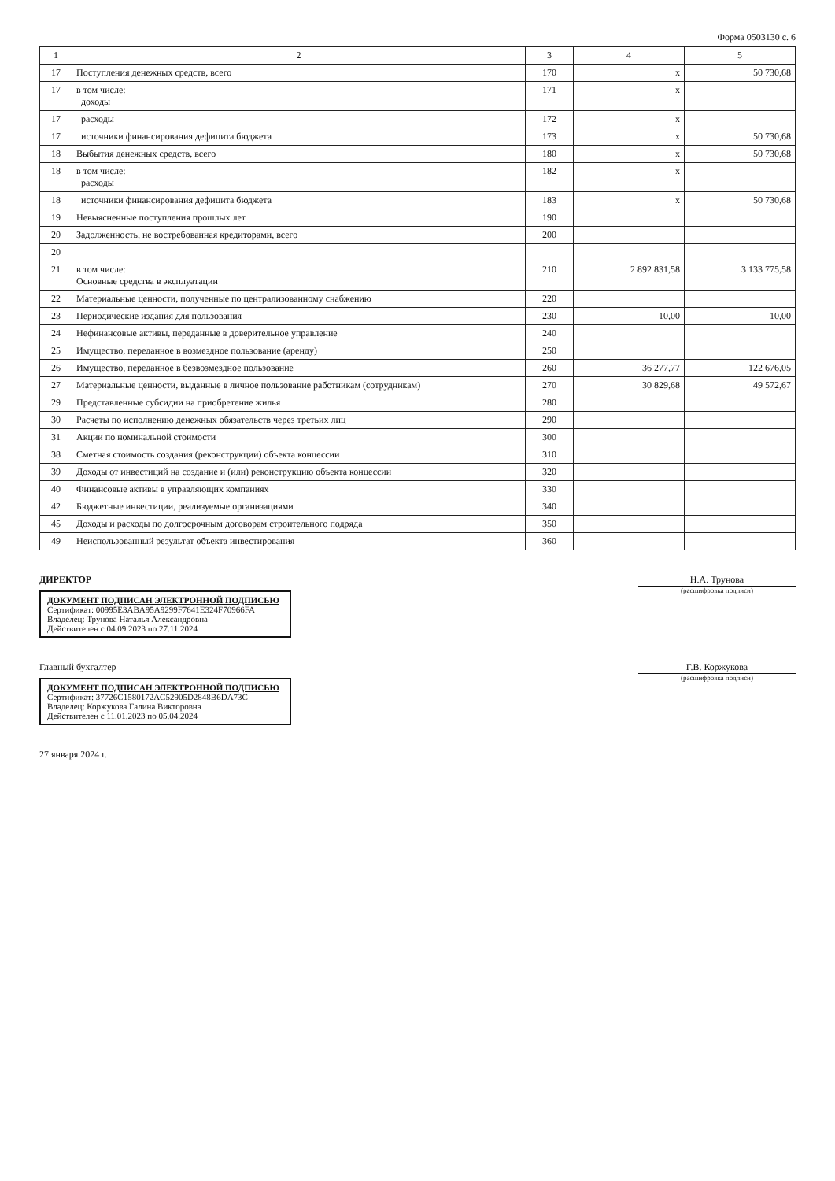Форма 0503130 с. 6
| 1 | 2 | 3 | 4 | 5 |
| --- | --- | --- | --- | --- |
| 17 | Поступления денежных средств, всего | 170 | x | 50 730,68 |
| 17 | в том числе: доходы | 171 | x | |
| 17 | расходы | 172 | x | |
| 17 | источники финансирования дефицита бюджета | 173 | x | 50 730,68 |
| 18 | Выбытия денежных средств, всего | 180 | x | 50 730,68 |
| 18 | в том числе: расходы | 182 | x | |
| 18 | источники финансирования дефицита бюджета | 183 | x | 50 730,68 |
| 19 | Невыясненные поступления прошлых лет | 190 | | |
| 20 | Задолженность, не востребованная кредиторами, всего | 200 | | |
| 20 | | | | |
| 21 | в том числе: Основные средства в эксплуатации | 210 | 2 892 831,58 | 3 133 775,58 |
| 22 | Материальные ценности, полученные по централизованному снабжению | 220 | | |
| 23 | Периодические издания для пользования | 230 | 10,00 | 10,00 |
| 24 | Нефинансовые активы, переданные в доверительное управление | 240 | | |
| 25 | Имущество, переданное в возмездное пользование (аренду) | 250 | | |
| 26 | Имущество, переданное в безвозмездное пользование | 260 | 36 277,77 | 122 676,05 |
| 27 | Материальные ценности, выданные в личное пользование работникам (сотрудникам) | 270 | 30 829,68 | 49 572,67 |
| 29 | Представленные субсидии на приобретение жилья | 280 | | |
| 30 | Расчеты по исполнению денежных обязательств через третьих лиц | 290 | | |
| 31 | Акции по номинальной стоимости | 300 | | |
| 38 | Сметная стоимость создания (реконструкции) объекта концессии | 310 | | |
| 39 | Доходы от инвестиций на создание и (или) реконструкцию объекта концессии | 320 | | |
| 40 | Финансовые активы в управляющих компаниях | 330 | | |
| 42 | Бюджетные инвестиции, реализуемые организациями | 340 | | |
| 45 | Доходы и расходы по долгосрочным договорам строительного подряда | 350 | | |
| 49 | Неиспользованный результат объекта инвестирования | 360 | | |
ДИРЕКТОР
ДОКУМЕНТ ПОДПИСАН ЭЛЕКТРОННОЙ ПОДПИСЬЮ
Сертификат: 00995E3ABA95A9299F7641E324F70966FA
Владелец: Трунова Наталья Александровна
Действителен с 04.09.2023 по 27.11.2024
Н.А. Трунова
(расшифровка подписи)
Главный бухгалтер
ДОКУМЕНТ ПОДПИСАН ЭЛЕКТРОННОЙ ПОДПИСЬЮ
Сертификат: 37726C1580172AC52905D2848B6DA73C
Владелец: Коржукова Галина Викторовна
Действителен с 11.01.2023 по 05.04.2024
Г.В. Коржукова
(расшифровка подписи)
27 января 2024 г.